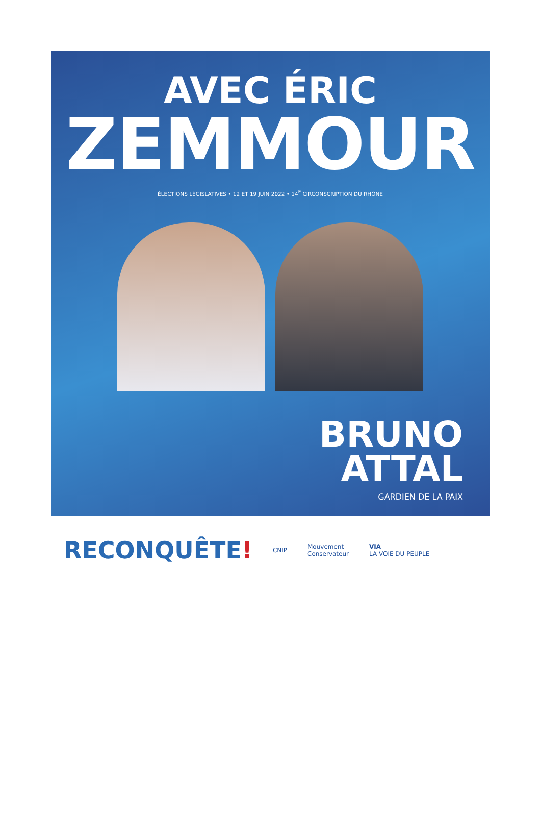AVEC ÉRIC
ZEMMOUR
ÉLECTIONS LÉGISLATIVES • 12 ET 19 JUIN 2022 • 14<sup>E</sup> CIRCONSCRIPTION DU RHÔNE
BRUNO
ATTAL
GARDIEN DE LA PAIX
RECONQUÊTE!
CNIP
Mouvement
Conservateur
VIA
LA VOIE DU PEUPLE